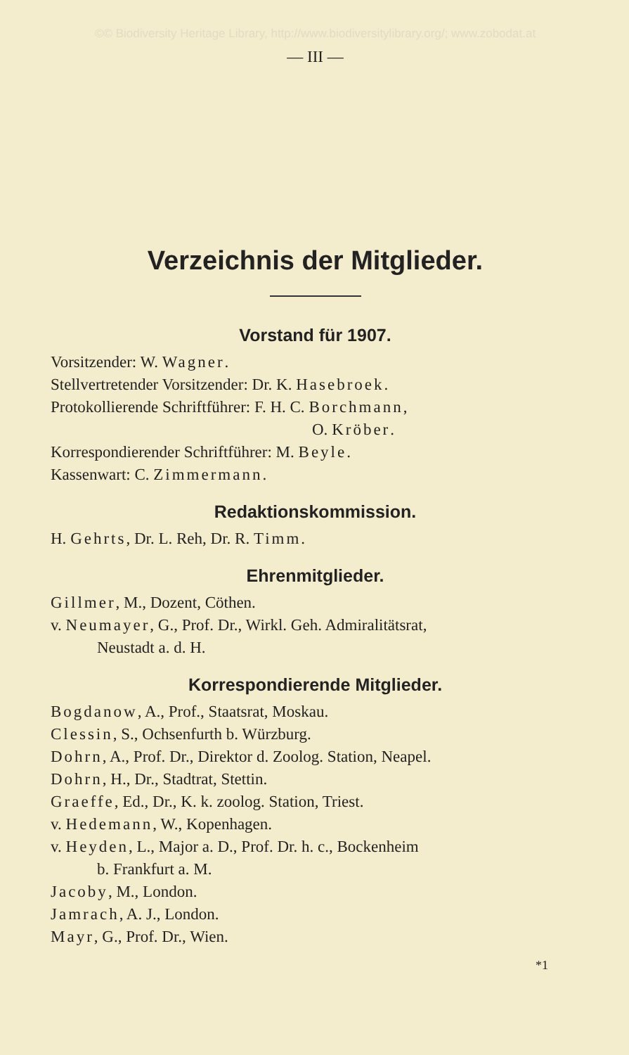©© Biodiversity Heritage Library, http://www.biodiversitylibrary.org/; www.zobodat.at
— III —
Verzeichnis der Mitglieder.
Vorstand für 1907.
Vorsitzender: W. Wagner.
Stellvertretender Vorsitzender: Dr. K. Hasebroek.
Protokollierende Schriftführer: F. H. C. Borchmann,
O. Kröber.
Korrespondierender Schriftführer: M. Beyle.
Kassenwart: C. Zimmermann.
Redaktionskommission.
H. Gehrts, Dr. L. Reh, Dr. R. Timm.
Ehrenmitglieder.
Gillmer, M., Dozent, Cöthen.
v. Neumayer, G., Prof. Dr., Wirkl. Geh. Admiralitätsrat,
Neustadt a. d. H.
Korrespondierende Mitglieder.
Bogdanow, A., Prof., Staatsrat, Moskau.
Clessin, S., Ochsenfurth b. Würzburg.
Dohrn, A., Prof. Dr., Direktor d. Zoolog. Station, Neapel.
Dohrn, H., Dr., Stadtrat, Stettin.
Graeffe, Ed., Dr., K. k. zoolog. Station, Triest.
v. Hedemann, W., Kopenhagen.
v. Heyden, L., Major a. D., Prof. Dr. h. c., Bockenheim
b. Frankfurt a. M.
Jacoby, M., London.
Jamrach, A. J., London.
Mayr, G., Prof. Dr., Wien.
*1